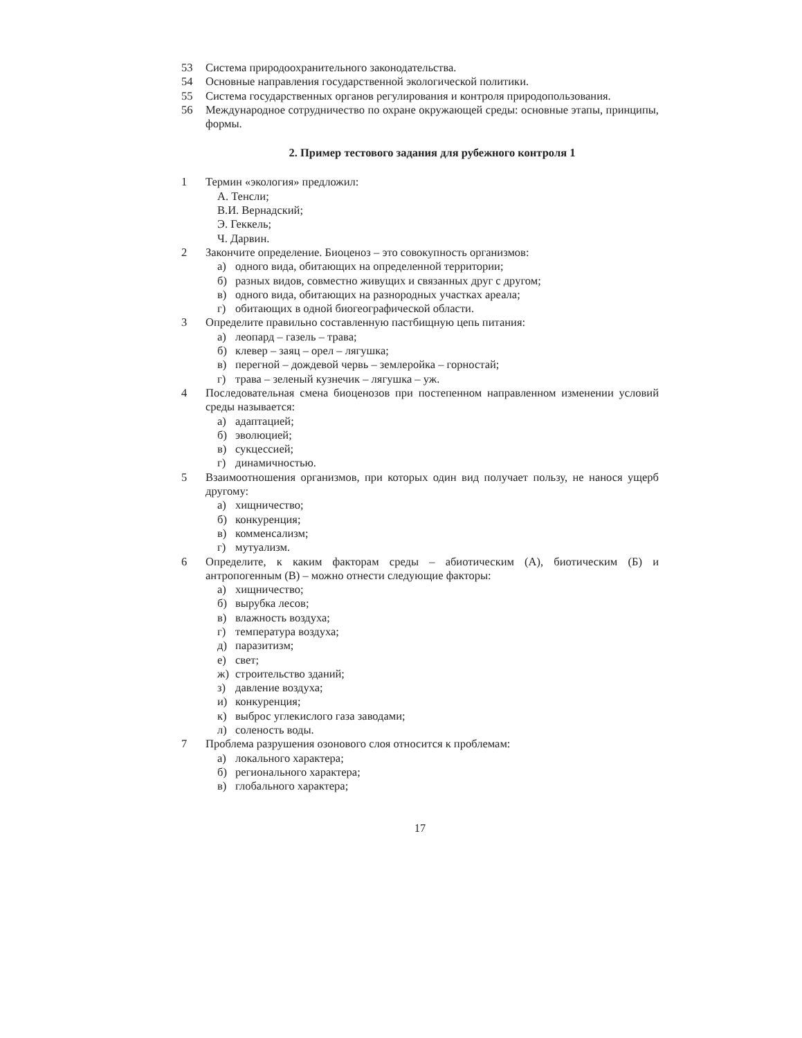53 Система природоохранительного законодательства.
54 Основные направления государственной экологической политики.
55 Система государственных органов регулирования и контроля природопользования.
56 Международное сотрудничество по охране окружающей среды: основные этапы, принципы, формы.
2. Пример тестового задания для рубежного контроля 1
1 Термин «экология» предложил:
А. Тенсли;
В.И. Вернадский;
Э. Геккель;
Ч. Дарвин.
2 Закончите определение. Биоценоз – это совокупность организмов:
а) одного вида, обитающих на определенной территории;
б) разных видов, совместно живущих и связанных друг с другом;
в) одного вида, обитающих на разнородных участках ареала;
г) обитающих в одной биогеографической области.
3 Определите правильно составленную пастбищную цепь питания:
а) леопард – газель – трава;
б) клевер – заяц – орел – лягушка;
в) перегной – дождевой червь – землеройка – горностай;
г) трава – зеленый кузнечик – лягушка – уж.
4 Последовательная смена биоценозов при постепенном направленном изменении условий среды называется:
а) адаптацией;
б) эволюцией;
в) сукцессией;
г) динамичностью.
5 Взаимоотношения организмов, при которых один вид получает пользу, не нанося ущерб другому:
а) хищничество;
б) конкуренция;
в) комменсализм;
г) мутуализм.
6 Определите, к каким факторам среды – абиотическим (А), биотическим (Б) и антропогенным (В) – можно отнести следующие факторы:
а) хищничество;
б) вырубка лесов;
в) влажность воздуха;
г) температура воздуха;
д) паразитизм;
е) свет;
ж) строительство зданий;
з) давление воздуха;
и) конкуренция;
к) выброс углекислого газа заводами;
л) соленость воды.
7 Проблема разрушения озонового слоя относится к проблемам:
а) локального характера;
б) регионального характера;
в) глобального характера;
17